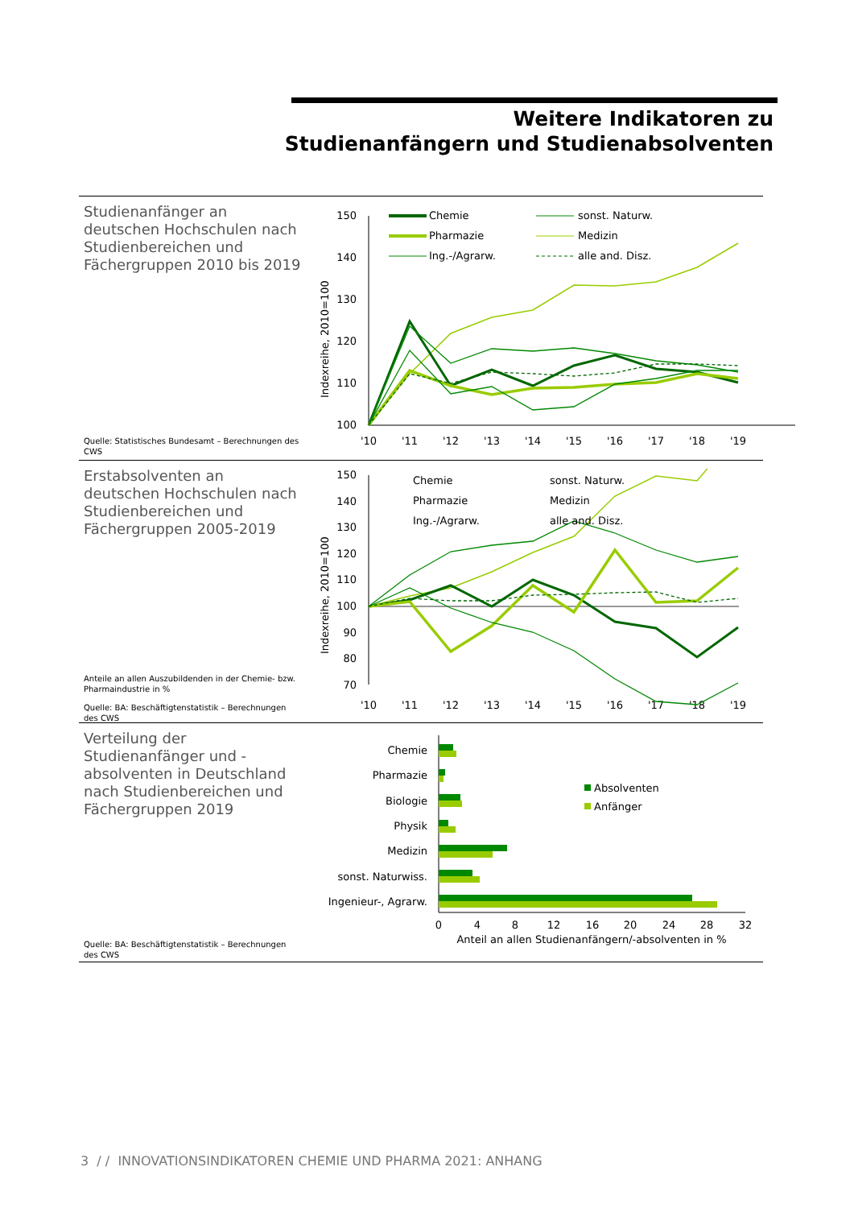Weitere Indikatoren zu
Studienanfängern und Studienabsolventen
Studienanfänger an deutschen Hochschulen nach Studienbereichen und Fächergruppen 2010 bis 2019
Quelle: Statistisches Bundesamt – Berechnungen des CWS
Indexreihe, 2010=100
150
140
130
120
110
100
'10
'11
'12
'13
'14
'15
'16
'17
'18
'19
Chemie
Pharmazie
Ing.-/Agrarw.
sonst. Naturw.
Medizin
alle and. Disz.
Erstabsolventen an deutschen Hochschulen nach Studienbereichen und Fächergruppen 2005-2019
Anteile an allen Auszubildenden in der Chemie- bzw. Pharmaindustrie in %
Quelle: BA: Beschäftigtenstatistik – Berechnungen des CWS
Indexreihe, 2010=100
150
140
130
120
110
100
90
80
70
'10
'11
'12
'13
'14
'15
'16
'17
'18
'19
Chemie
Pharmazie
Ing.-/Agrarw.
sonst. Naturw.
Medizin
alle and. Disz.
Verteilung der Studienanfänger und -absolventen in Deutschland nach Studienbereichen und Fächergruppen 2019
Quelle: BA: Beschäftigtenstatistik – Berechnungen des CWS
Chemie
Pharmazie
Biologie
Physik
Medizin
sonst. Naturwiss.
Ingenieur-, Agrarw.
0
4
8
12
16
20
24
28
32
Anteil an allen Studienanfängern/-absolventen in %
Absolventen
Anfänger
3 / / INNOVATIONSINDIKATOREN CHEMIE UND PHARMA 2021: ANHANG